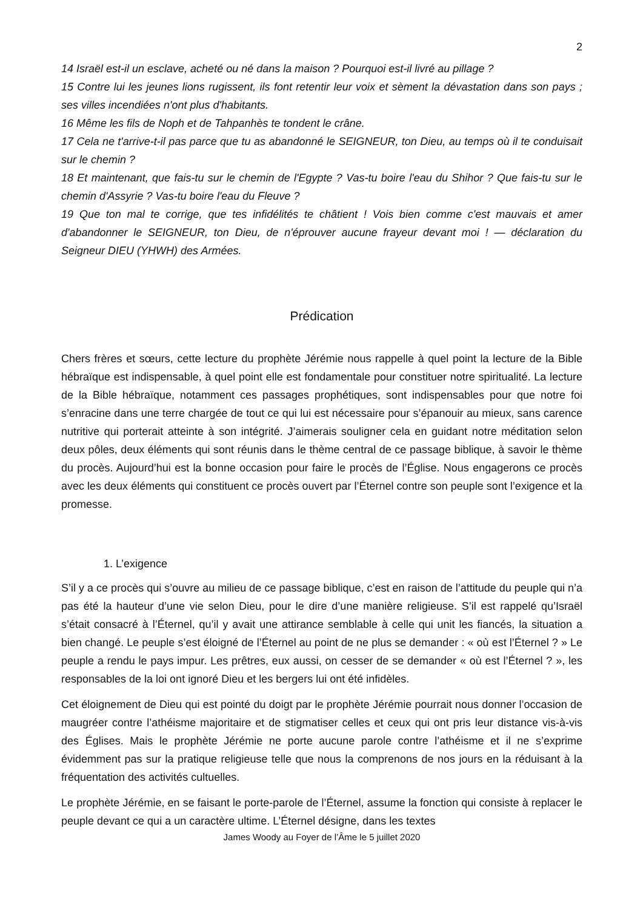2
14 Israël est-il un esclave, acheté ou né dans la maison ? Pourquoi est-il livré au pillage ?
15 Contre lui les jeunes lions rugissent, ils font retentir leur voix et sèment la dévastation dans son pays ; ses villes incendiées n'ont plus d'habitants.
16 Même les fils de Noph et de Tahpanhès te tondent le crâne.
17 Cela ne t'arrive-t-il pas parce que tu as abandonné le SEIGNEUR, ton Dieu, au temps où il te conduisait sur le chemin ?
18 Et maintenant, que fais-tu sur le chemin de l'Egypte ? Vas-tu boire l'eau du Shihor ? Que fais-tu sur le chemin d'Assyrie ? Vas-tu boire l'eau du Fleuve ?
19 Que ton mal te corrige, que tes infidélités te châtient ! Vois bien comme c'est mauvais et amer d'abandonner le SEIGNEUR, ton Dieu, de n'éprouver aucune frayeur devant moi ! — déclaration du Seigneur DIEU (YHWH) des Armées.
Prédication
Chers frères et sœurs, cette lecture du prophète Jérémie nous rappelle à quel point la lecture de la Bible hébraïque est indispensable, à quel point elle est fondamentale pour constituer notre spiritualité. La lecture de la Bible hébraïque, notamment ces passages prophétiques, sont indispensables pour que notre foi s’enracine dans une terre chargée de tout ce qui lui est nécessaire pour s’épanouir au mieux, sans carence nutritive qui porterait atteinte à son intégrité. J’aimerais souligner cela en guidant notre méditation selon deux pôles, deux éléments qui sont réunis dans le thème central de ce passage biblique, à savoir le thème du procès. Aujourd’hui est la bonne occasion pour faire le procès de l’Église. Nous engagerons ce procès avec les deux éléments qui constituent ce procès ouvert par l’Éternel contre son peuple sont l’exigence et la promesse.
1. L’exigence
S’il y a ce procès qui s’ouvre au milieu de ce passage biblique, c’est en raison de l’attitude du peuple qui n’a pas été la hauteur d’une vie selon Dieu, pour le dire d’une manière religieuse. S’il est rappelé qu’Israël s’était consacré à l’Éternel, qu’il y avait une attirance semblable à celle qui unit les fiancés, la situation a bien changé. Le peuple s’est éloigné de l’Éternel au point de ne plus se demander : « où est l’Éternel ? » Le peuple a rendu le pays impur. Les prêtres, eux aussi, on cesser de se demander « où est l’Éternel ? », les responsables de la loi ont ignoré Dieu et les bergers lui ont été infidèles.
Cet éloignement de Dieu qui est pointé du doigt par le prophète Jérémie pourrait nous donner l’occasion de maugréer contre l’athéisme majoritaire et de stigmatiser celles et ceux qui ont pris leur distance vis-à-vis des Églises. Mais le prophète Jérémie ne porte aucune parole contre l’athéisme et il ne s’exprime évidemment pas sur la pratique religieuse telle que nous la comprenons de nos jours en la réduisant à la fréquentation des activités cultuelles.
Le prophète Jérémie, en se faisant le porte-parole de l’Éternel, assume la fonction qui consiste à replacer le peuple devant ce qui a un caractère ultime. L’Éternel désigne, dans les textes
James Woody au Foyer de l’Âme le 5 juillet 2020